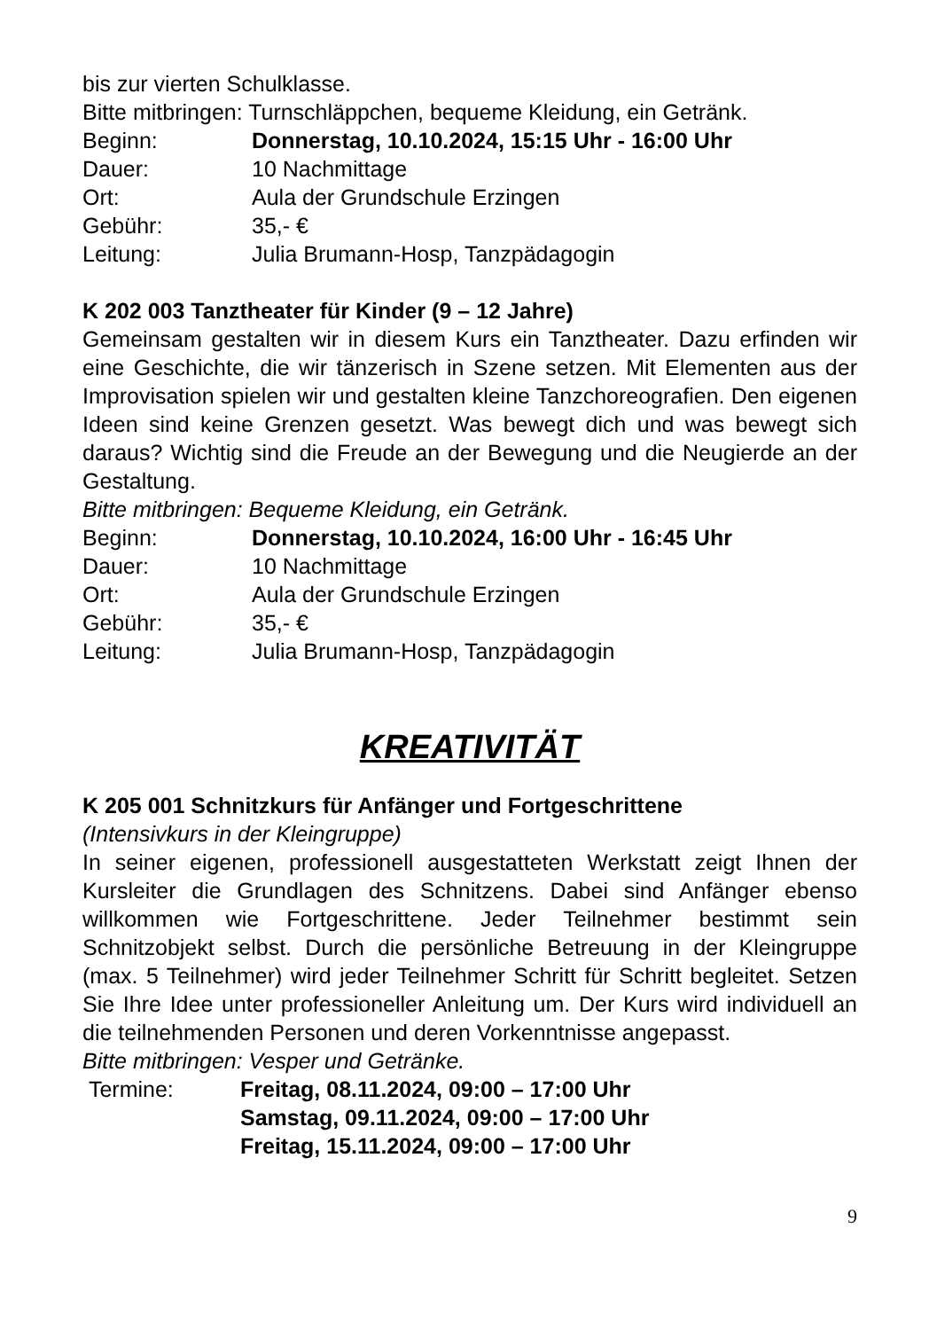bis zur vierten Schulklasse.
Bitte mitbringen: Turnschläppchen, bequeme Kleidung, ein Getränk.
Beginn: Donnerstag, 10.10.2024, 15:15 Uhr - 16:00 Uhr
Dauer: 10 Nachmittage
Ort: Aula der Grundschule Erzingen
Gebühr: 35,- €
Leitung: Julia Brumann-Hosp, Tanzpädagogin
K 202 003 Tanztheater für Kinder (9 – 12 Jahre)
Gemeinsam gestalten wir in diesem Kurs ein Tanztheater. Dazu erfinden wir eine Geschichte, die wir tänzerisch in Szene setzen. Mit Elementen aus der Improvisation spielen wir und gestalten kleine Tanzchoreografien. Den eigenen Ideen sind keine Grenzen gesetzt. Was bewegt dich und was bewegt sich daraus? Wichtig sind die Freude an der Bewegung und die Neugierde an der Gestaltung.
Bitte mitbringen: Bequeme Kleidung, ein Getränk.
Beginn: Donnerstag, 10.10.2024, 16:00 Uhr - 16:45 Uhr
Dauer: 10 Nachmittage
Ort: Aula der Grundschule Erzingen
Gebühr: 35,- €
Leitung: Julia Brumann-Hosp, Tanzpädagogin
KREATIVITÄT
K 205 001 Schnitzkurs für Anfänger und Fortgeschrittene
(Intensivkurs in der Kleingruppe)
In seiner eigenen, professionell ausgestatteten Werkstatt zeigt Ihnen der Kursleiter die Grundlagen des Schnitzens. Dabei sind Anfänger ebenso willkommen wie Fortgeschrittene. Jeder Teilnehmer bestimmt sein Schnitzobjekt selbst. Durch die persönliche Betreuung in der Kleingruppe (max. 5 Teilnehmer) wird jeder Teilnehmer Schritt für Schritt begleitet. Setzen Sie Ihre Idee unter professioneller Anleitung um. Der Kurs wird individuell an die teilnehmenden Personen und deren Vorkenntnisse angepasst.
Bitte mitbringen: Vesper und Getränke.
Termine: Freitag, 08.11.2024, 09:00 – 17:00 Uhr
Samstag, 09.11.2024, 09:00 – 17:00 Uhr
Freitag, 15.11.2024, 09:00 – 17:00 Uhr
9